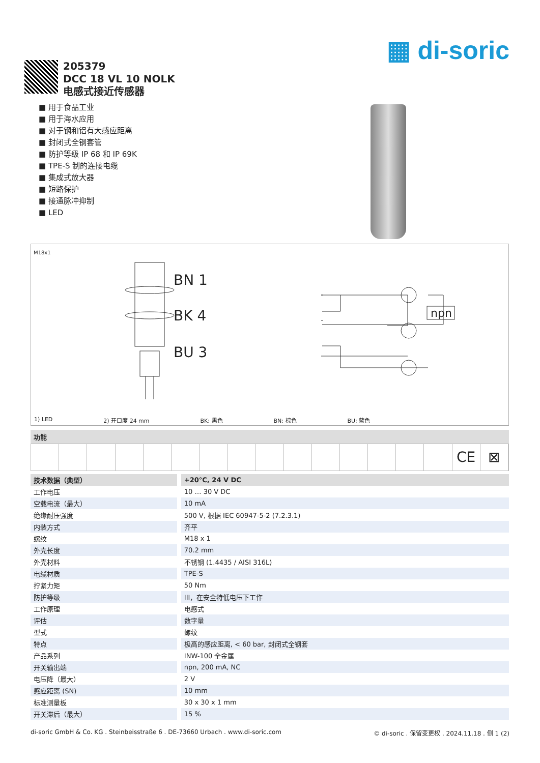▦ di-soric
205379
DCC 18 VL 10 NOLK
电感式接近传感器
■ 用于食品工业
■ 用于海水应用
■ 对于钢和铝有大感应距离
■ 封闭式全钢套管
■ 防护等级 IP 68 和 IP 69K
■ TPE-S 制的连接电缆
■ 集成式放大器
■ 短路保护
■ 接通脉冲抑制
■ LED
M18x1
BN 1
BK 4
BU 3
npn
1) LED 2) 开口度 24 mm BK: 黑色 BN: 棕色 BU: 蓝色
功能
CE ⊠
| 技术数据（典型） | +20°C, 24 V DC |
| --- | --- |
| 工作电压 | 10 … 30 V DC |
| 空载电流（最大） | 10 mA |
| 绝缘耐压强度 | 500 V, 根据 IEC 60947-5-2 (7.2.3.1) |
| 内装方式 | 齐平 |
| 螺纹 | M18 x 1 |
| 外壳长度 | 70.2 mm |
| 外壳材料 | 不锈钢 (1.4435 / AISI 316L) |
| 电缆材质 | TPE-S |
| 拧紧力矩 | 50 Nm |
| 防护等级 | III，在安全特低电压下工作 |
| 工作原理 | 电感式 |
| 评估 | 数字量 |
| 型式 | 螺纹 |
| 特点 | 极高的感应距离, < 60 bar, 封闭式全钢套 |
| 产品系列 | INW-100 全金属 |
| 开关输出端 | npn, 200 mA, NC |
| 电压降（最大） | 2 V |
| 感应距离 (SN) | 10 mm |
| 标准测量板 | 30 x 30 x 1 mm |
| 开关滞后（最大） | 15 % |
di-soric GmbH & Co. KG . Steinbeisstraße 6 . DE-73660 Urbach . www.di-soric.com © di-soric . 保留变更权 . 2024.11.18 . 侧 1 (2)